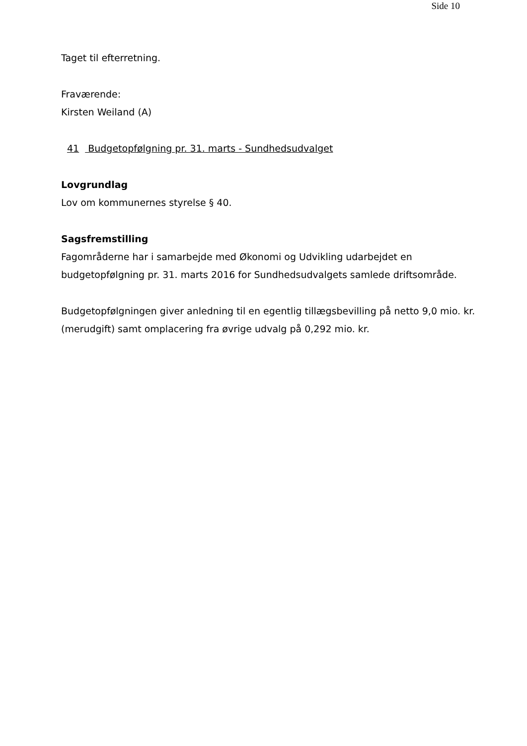Side 10
Taget til efterretning.
Fraværende:
Kirsten Weiland (A)
41 Budgetopfølgning pr. 31. marts - Sundhedsudvalget
Lovgrundlag
Lov om kommunernes styrelse § 40.
Sagsfremstilling
Fagområderne har i samarbejde med Økonomi og Udvikling udarbejdet en budgetopfølgning pr. 31. marts 2016 for Sundhedsudvalgets samlede driftsområde.
Budgetopfølgningen giver anledning til en egentlig tillægsbevilling på netto 9,0 mio. kr. (merudgift) samt omplacering fra øvrige udvalg på 0,292 mio. kr.